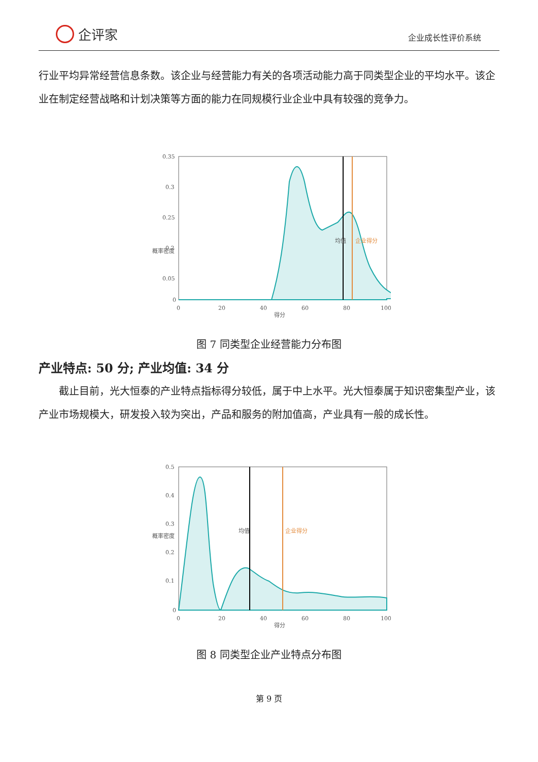企评家
企业成长性评价系统
行业平均异常经营信息条数。该企业与经营能力有关的各项活动能力高于同类型企业的平均水平。该企业在制定经营战略和计划决策等方面的能力在同规模行业企业中具有较强的竞争力。
0.35
0.3
0.25
0.2
0.05
0
0
20
40
60
80
100
得分
概率密度
均值
企业得分
图 7 同类型企业经营能力分布图
产业特点: 50 分; 产业均值: 34 分
截止目前，光大恒泰的产业特点指标得分较低，属于中上水平。光大恒泰属于知识密集型产业，该产业市场规模大，研发投入较为突出，产品和服务的附加值高，产业具有一般的成长性。
0.5
0.4
0.3
0.2
0.1
0
0
20
40
60
80
100
得分
概率密度
均值
企业得分
图 8 同类型企业产业特点分布图
第 9 页